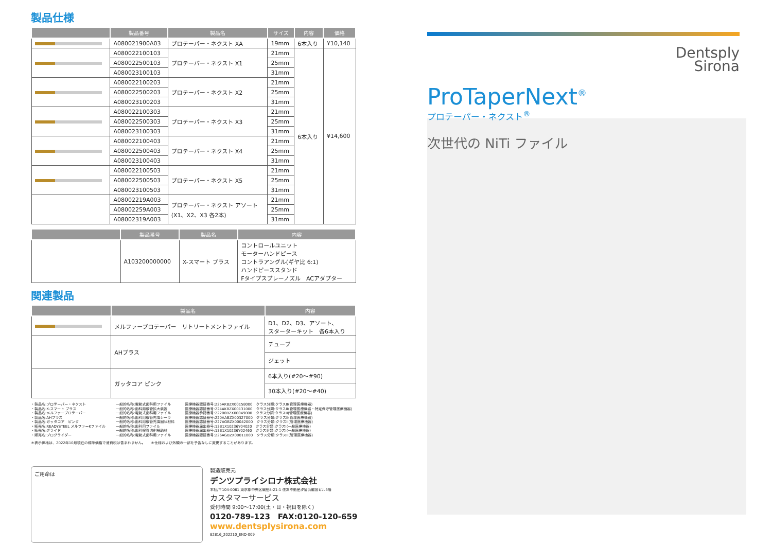製品仕様
| | 製品番号 | 製品名 | サイズ | 内容 | 価格 |
| --- | --- | --- | --- | --- | --- |
| | A080021900A03 | プロテーパー・ネクスト XA | 19mm | 6本入り | ¥10,140 |
| | A080022100103 | プロテーパー・ネクスト X1 | 21mm | 6本入り | ¥14,600 |
| | A080022500103 | | 25mm | | |
| | A080023100103 | | 31mm | | |
| | A080022100203 | プロテーパー・ネクスト X2 | 21mm | | |
| | A080022500203 | | 25mm | | |
| | A080023100203 | | 31mm | | |
| | A080022100303 | プロテーパー・ネクスト X3 | 21mm | | |
| | A080022500303 | | 25mm | | |
| | A080023100303 | | 31mm | | |
| | A080022100403 | プロテーパー・ネクスト X4 | 21mm | | |
| | A080022500403 | | 25mm | | |
| | A080023100403 | | 31mm | | |
| | A080022100503 | プロテーパー・ネクスト X5 | 21mm | | |
| | A080022500503 | | 25mm | | |
| | A080023100503 | | 31mm | | |
| | A08002219A003 | プロテーパー・ネクスト アソート (X1、X2、X3 各2本) | 21mm | | |
| | A08002259A003 | | 25mm | | |
| | A08002319A003 | | 31mm | | |
| | 製品番号 | 製品名 | 内容 |
| --- | --- | --- | --- |
| | A103200000000 | X-スマート プラス | コントロールユニット モーターハンドピース コントラアングル(ギヤ比 6:1) ハンドピーススタンド Fタイプスプレーノズル ACアダプター |
関連製品
| | 製品名 | 内容 |
| --- | --- | --- |
| | メルファープロテーパー リトリートメントファイル | D1、D2、D3、アソート、 スターターキット 各6本入り |
| | AHプラス | チューブ |
| | | ジェット |
| | ガッタコア ピンク | 6本入り(#20～#90) |
| | | 30本入り(#20～#40) |
・製品名:プロテーパー・ネクスト
・製品名:X-スマート プラス
・製品名:メルファープロテーパー
・製品名:AHプラス
・製品名:ガッタコア　ピンク
・販売名:READYSTEEL メルファーKファイル
・販売名:グライド
・販売名:プログライダー
一般的名称:電動式歯科用ファイル
一般的名称:歯科用根管拡大装置
一般的名称:電動式歯科用ファイル
一般的名称:歯科用根管充填シーラ
一般的名称:歯科用根管充填固状材料
一般的名称:歯科用ファイル
一般的名称:歯科根管切削補助材
一般的名称:電動式歯科用ファイル
医療機器認証番号:225AKBZX00158000　クラス分類:クラスII(管理医療機器)
医療機器認証番号:224AKBZX00131000　クラス分類:クラスII(管理医療機器・特定保守管理医療機器)
医療機器承認番号:22200BZX00049000　クラス分類:クラスII(管理医療機器)
医療機器認証番号:220AABZX00327000　クラス分類:クラスII(管理医療機器)
医療機器認証番号:227AGBZX00042000　クラス分類:クラスII(管理医療機器)
医療機器届出番号:13B1X10236Y04020　クラス分類:クラスI(一般医療機器)
医療機器届出番号:13B1X10236Y02460　クラス分類:クラスI(一般医療機器)
医療機器認証番号:226AGBZX00011000　クラス分類:クラスII(管理医療機器)
＊表示価格は、2022年10月現在の標準価格で消費税は含まれません。　　＊仕様および外観の一部を予告なしに変更することがあります。
ご用命は
製造販売元
デンツプライシロナ株式会社
本社/〒104-0061 東京都中央区銀座8-21-1 住友不動産汐留浜離宮ビル5階
カスタマーサービス
受付時間 9:00〜17:00(土・日・祝日を除く)
0120-789-123　FAX:0120-120-659
www.dentsplysirona.com
82816_202210_END-009
Dentsply
Sirona
ProTaperNext<sup>®</sup>
プロテーパー・ネクスト<sup>®</sup>
次世代の NiTi ファイル